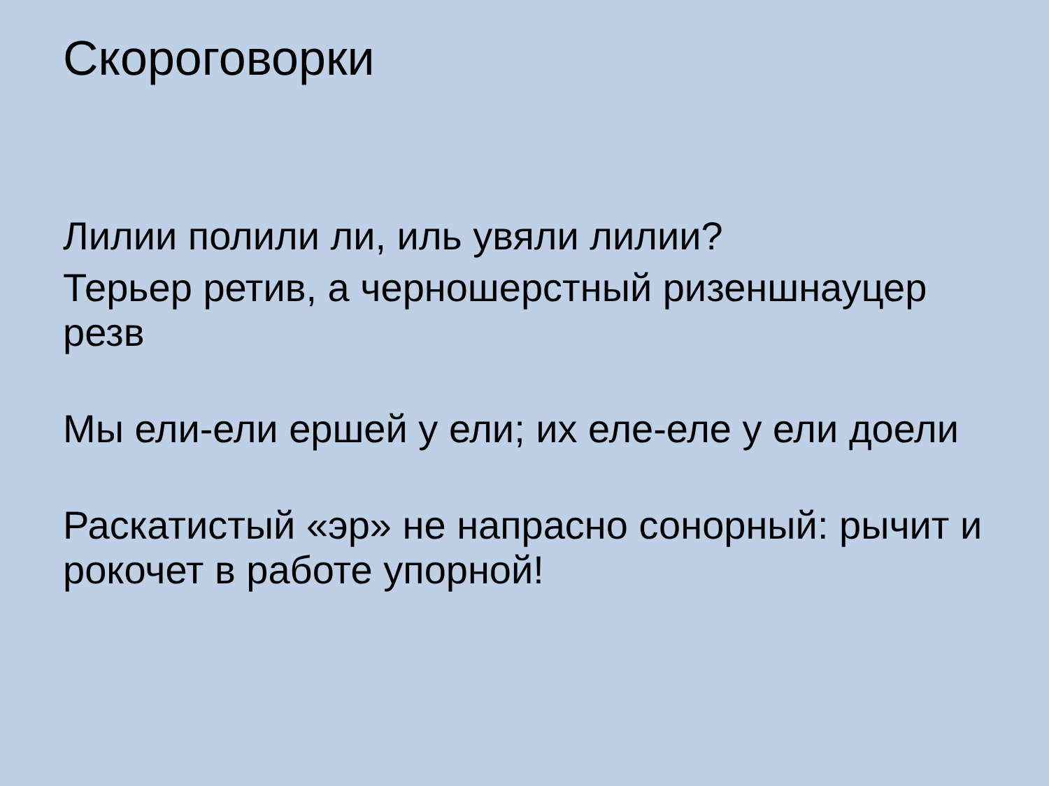Скороговорки
Лилии полили ли, иль увяли лилии?
Терьер ретив, а черношерстный ризеншнауцер резв
Мы ели-ели ершей у ели; их еле-еле у ели доели
Раскатистый «эр» не напрасно сонорный: рычит и рокочет в работе упорной!